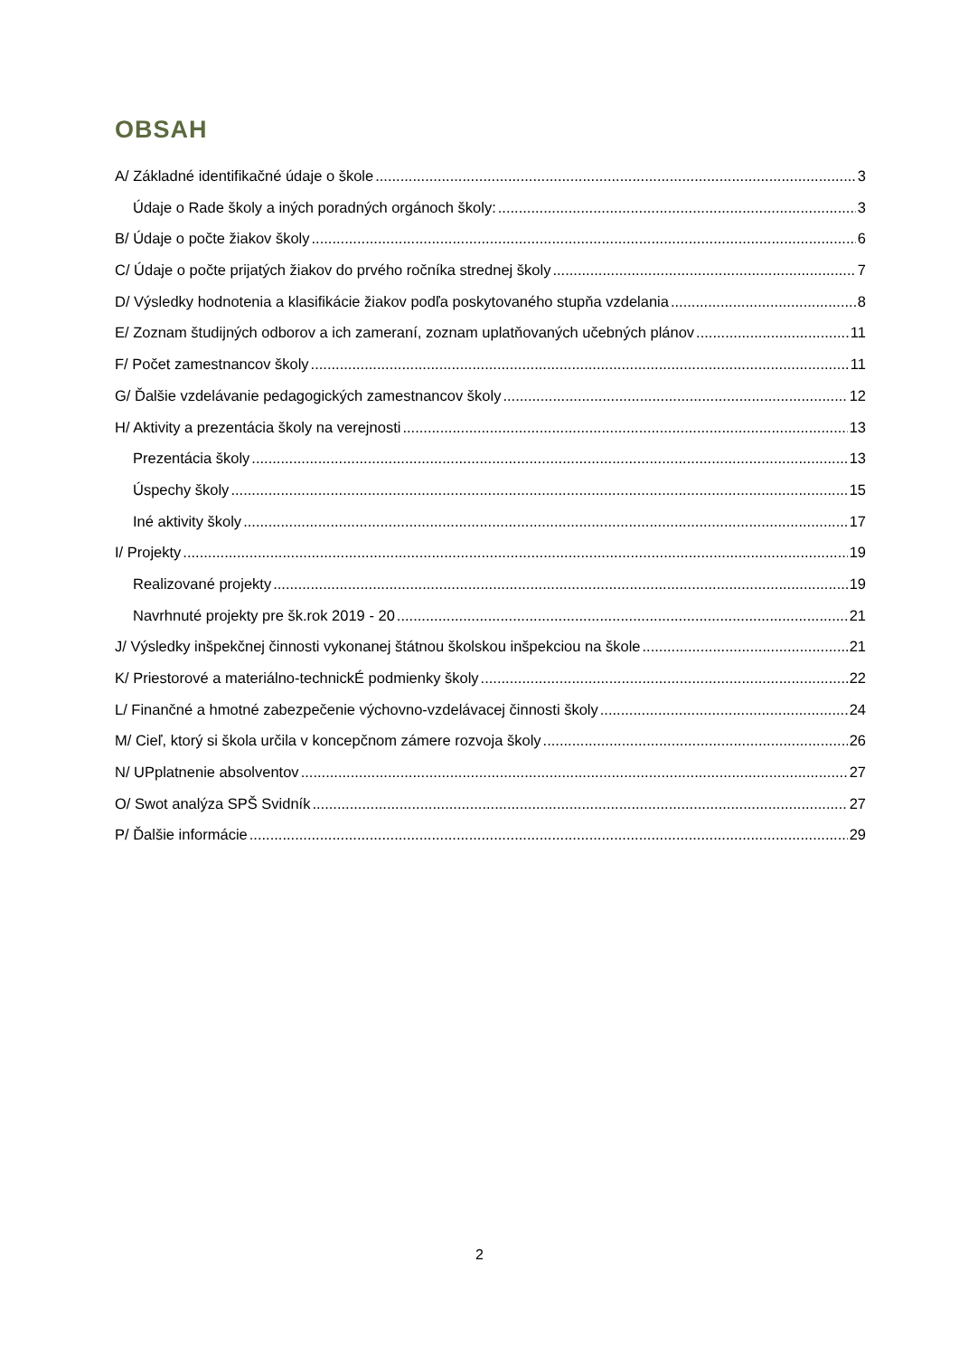OBSAH
A/ Základné identifikačné údaje o škole 3
Údaje o Rade školy a iných poradných orgánoch školy: 3
B/ Údaje o počte žiakov školy 6
C/ Údaje o počte prijatých žiakov do prvého ročníka strednej školy 7
D/ Výsledky hodnotenia a klasifikácie žiakov podľa poskytovaného stupňa vzdelania 8
E/ Zoznam študijných odborov a ich zameraní, zoznam uplatňovaných učebných plánov 11
F/ Počet zamestnancov školy 11
G/ Ďalšie vzdelávanie pedagogických zamestnancov školy 12
H/ Aktivity a prezentácia školy na verejnosti 13
Prezentácia školy 13
Úspechy školy 15
Iné aktivity školy 17
I/ Projekty 19
Realizované projekty 19
Navrhnuté projekty pre šk.rok 2019 - 20 21
J/ Výsledky inšpekčnej činnosti vykonanej štátnou školskou inšpekciou na škole 21
K/ Priestorové a materiálno-technickÉ podmienky školy 22
L/ Finančné a hmotné zabezpečenie výchovno-vzdelávacej činnosti školy 24
M/ Cieľ, ktorý si škola určila v koncepčnom zámere rozvoja školy 26
N/ UPplatnenie absolventov 27
O/ Swot analýza SPŠ Svidník 27
P/ Ďalšie informácie 29
2